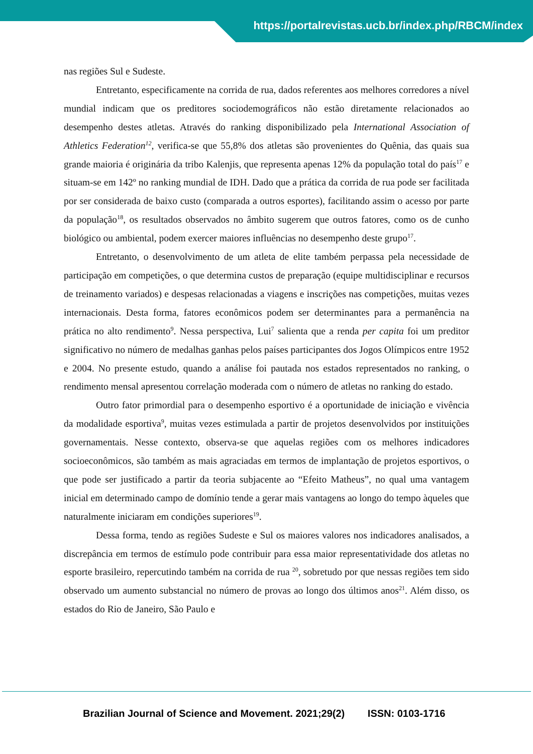https://portalrevistas.ucb.br/index.php/RBCM/index
nas regiões Sul e Sudeste.
Entretanto, especificamente na corrida de rua, dados referentes aos melhores corredores a nível mundial indicam que os preditores sociodemográficos não estão diretamente relacionados ao desempenho destes atletas. Através do ranking disponibilizado pela International Association of Athletics Federation<sup>12</sup>, verifica-se que 55,8% dos atletas são provenientes do Quênia, das quais sua grande maioria é originária da tribo Kalenjis, que representa apenas 12% da população total do país<sup>17</sup> e situam-se em 142º no ranking mundial de IDH. Dado que a prática da corrida de rua pode ser facilitada por ser considerada de baixo custo (comparada a outros esportes), facilitando assim o acesso por parte da população<sup>18</sup>, os resultados observados no âmbito sugerem que outros fatores, como os de cunho biológico ou ambiental, podem exercer maiores influências no desempenho deste grupo<sup>17</sup>.
Entretanto, o desenvolvimento de um atleta de elite também perpassa pela necessidade de participação em competições, o que determina custos de preparação (equipe multidisciplinar e recursos de treinamento variados) e despesas relacionadas a viagens e inscrições nas competições, muitas vezes internacionais. Desta forma, fatores econômicos podem ser determinantes para a permanência na prática no alto rendimento<sup>9</sup>. Nessa perspectiva, Lui<sup>7</sup> salienta que a renda per capita foi um preditor significativo no número de medalhas ganhas pelos países participantes dos Jogos Olímpicos entre 1952 e 2004. No presente estudo, quando a análise foi pautada nos estados representados no ranking, o rendimento mensal apresentou correlação moderada com o número de atletas no ranking do estado.
Outro fator primordial para o desempenho esportivo é a oportunidade de iniciação e vivência da modalidade esportiva<sup>9</sup>, muitas vezes estimulada a partir de projetos desenvolvidos por instituições governamentais. Nesse contexto, observa-se que aquelas regiões com os melhores indicadores socioeconômicos, são também as mais agraciadas em termos de implantação de projetos esportivos, o que pode ser justificado a partir da teoria subjacente ao “Efeito Matheus”, no qual uma vantagem inicial em determinado campo de domínio tende a gerar mais vantagens ao longo do tempo àqueles que naturalmente iniciaram em condições superiores<sup>19</sup>.
Dessa forma, tendo as regiões Sudeste e Sul os maiores valores nos indicadores analisados, a discrepância em termos de estímulo pode contribuir para essa maior representatividade dos atletas no esporte brasileiro, repercutindo também na corrida de rua <sup>20</sup>, sobretudo por que nessas regiões tem sido observado um aumento substancial no número de provas ao longo dos últimos anos<sup>21</sup>. Além disso, os estados do Rio de Janeiro, São Paulo e
Brazilian Journal of Science and Movement. 2021;29(2) ISSN: 0103-1716